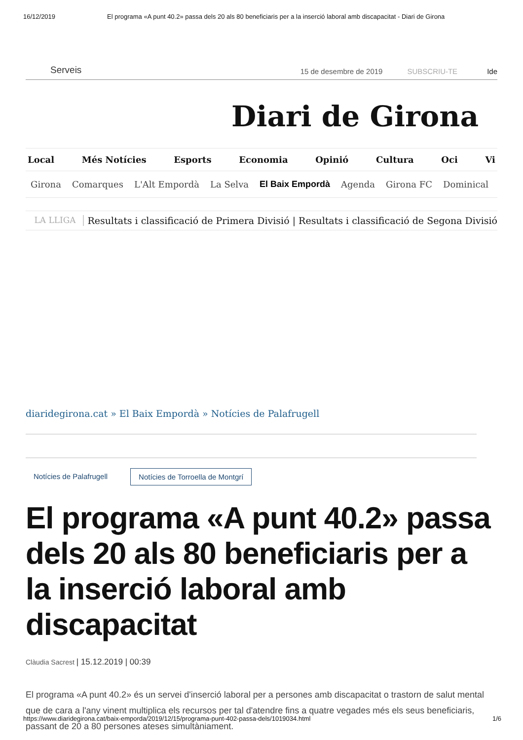16/12/2019 El programa «A punt 40.2» passa dels 20 als 80 beneficiaris per a la inserció laboral amb discapacitat - Diari de Girona
Serveis 15 de desembre de 2019 SUBSCRIU-TE Ide
Diari de Girona
Local Més Notícies Esports Economia Opinió Cultura Oci Vi
Girona Comarques L'Alt Empordà La Selva El Baix Empordà Agenda Girona FC Dominical
LA LLIGA Resultats i classificació de Primera Divisió | Resultats i classificació de Segona Divisió
diaridegirona.cat » El Baix Empordà » Notícies de Palafrugell
Notícies de Palafrugell Notícies de Torroella de Montgrí
El programa «A punt 40.2» passa dels 20 als 80 beneficiaris per a la inserció laboral amb discapacitat
Clàudia Sacrest | 15.12.2019 | 00:39
El programa «A punt 40.2» és un servei d'inserció laboral per a persones amb discapacitat o trastorn de salut mental que de cara a l'any vinent multiplica els recursos per tal d'atendre fins a quatre vegades més els seus beneficiaris, passant de 20 a 80 persones ateses simultàniament.
https://www.diaridegirona.cat/baix-emporda/2019/12/15/programa-punt-402-passa-dels/1019034.html 1/6